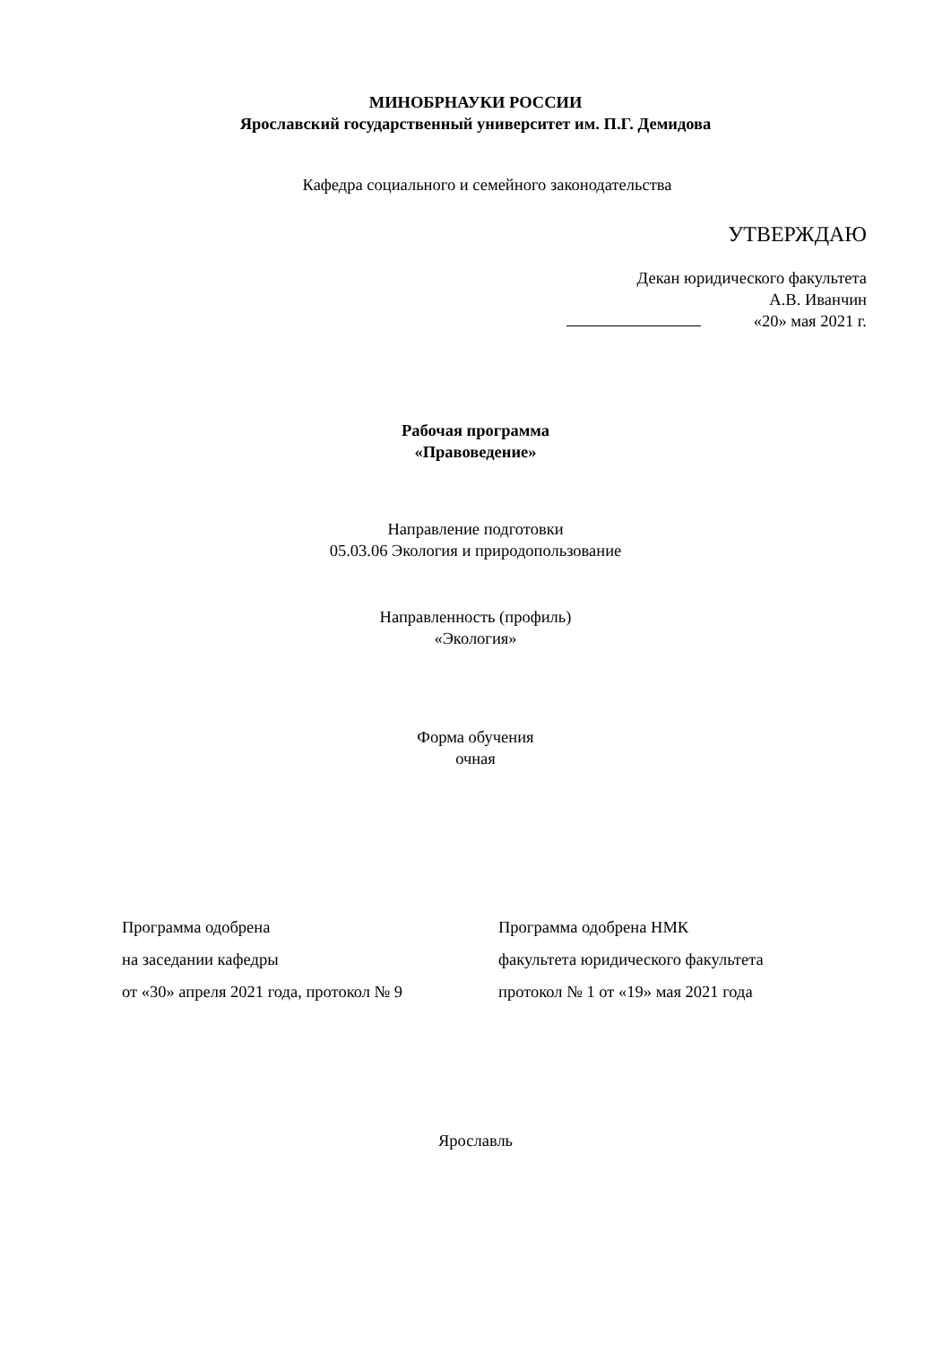МИНОБРНАУКИ РОССИИ
Ярославский государственный университет им. П.Г. Демидова
Кафедра социального и семейного законодательства
УТВЕРЖДАЮ
Декан юридического факультета
А.В. Иванчин
«20» мая 2021 г.
Рабочая программа
«Правоведение»
Направление подготовки
05.03.06 Экология и природопользование
Направленность (профиль)
«Экология»
Форма обучения
очная
Программа одобрена
на заседании кафедры
от «30» апреля 2021 года, протокол № 9
Программа одобрена НМК
факультета юридического факультета
протокол № 1 от «19» мая 2021 года
Ярославль